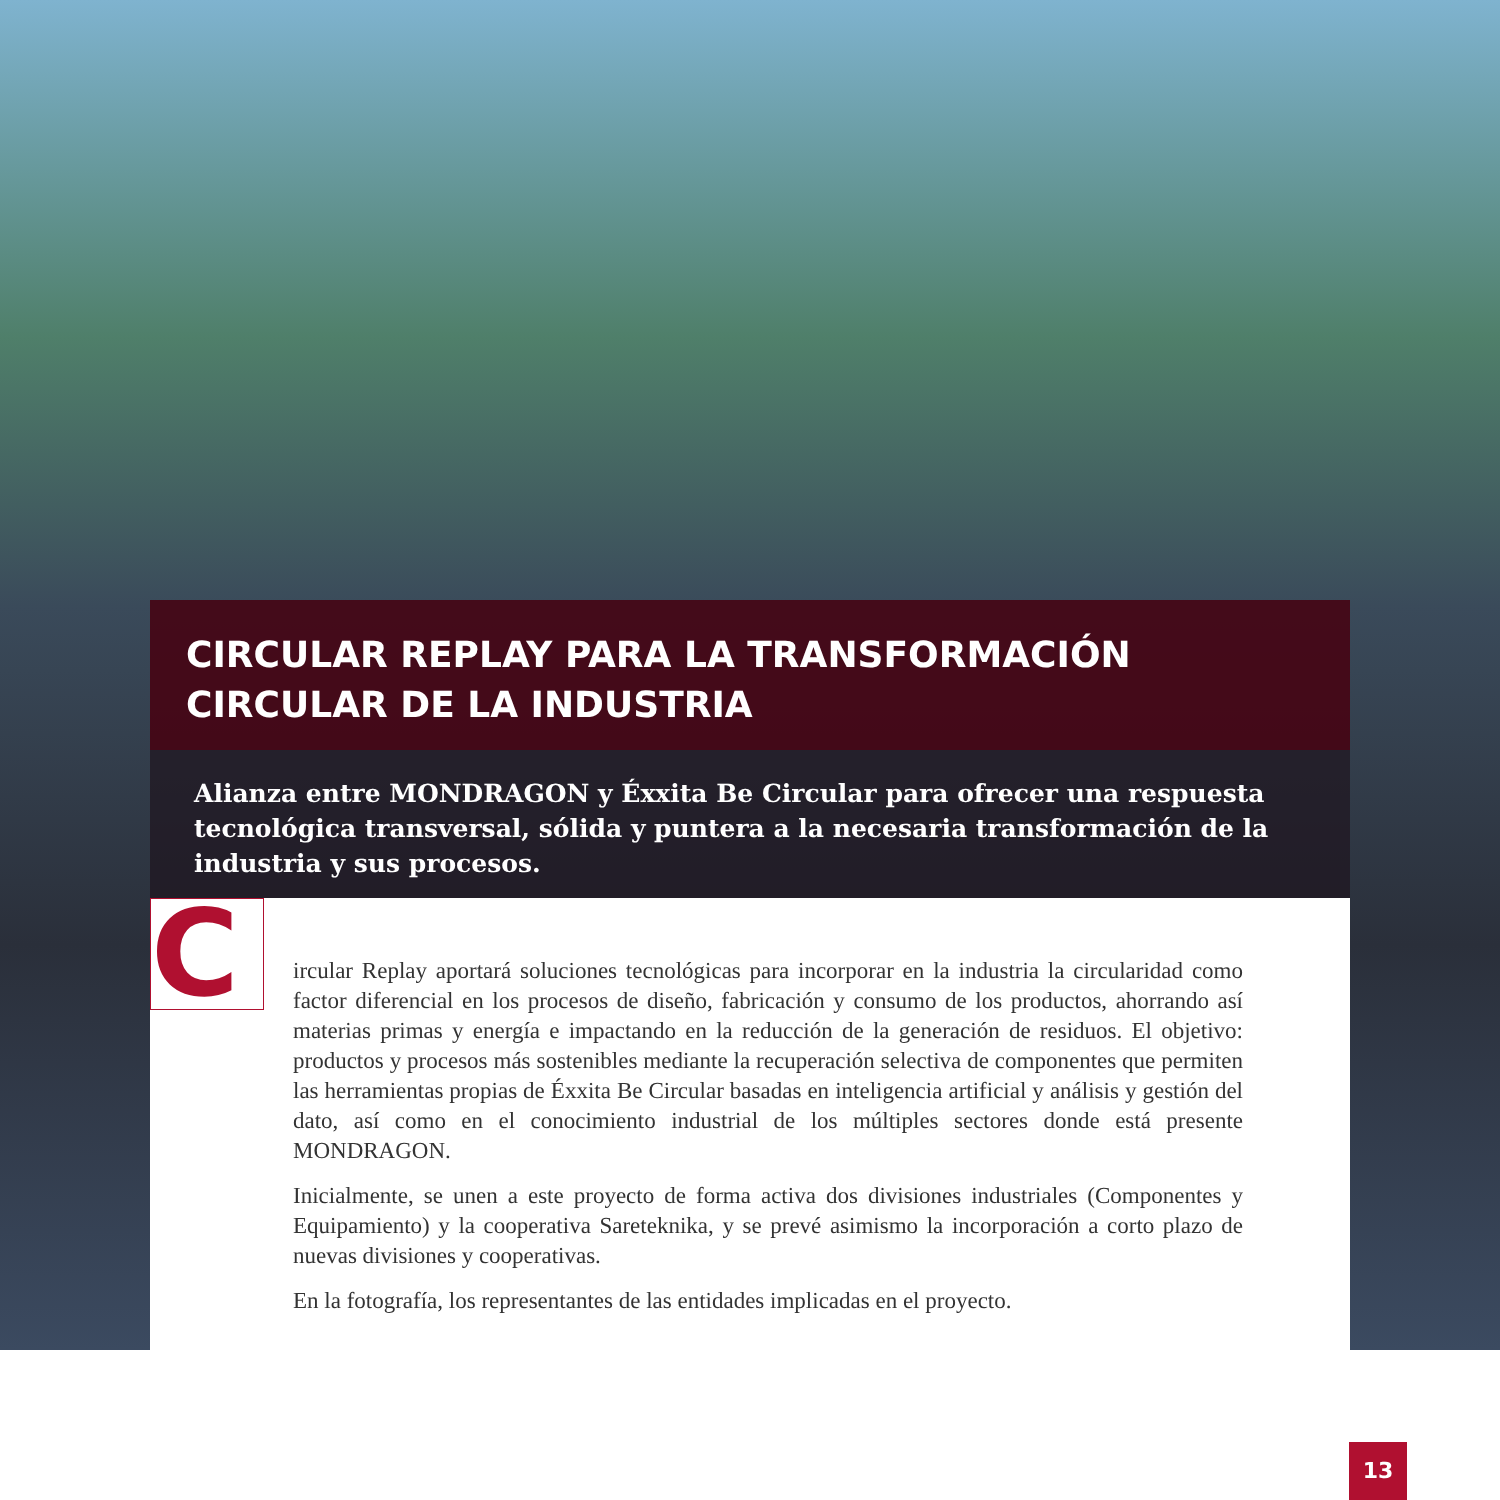CIRCULAR REPLAY PARA LA TRANSFORMACIÓN
CIRCULAR DE LA INDUSTRIA
Alianza entre MONDRAGON y Éxxita Be Circular para ofrecer una respuesta tecnológica transversal, sólida y puntera a la necesaria transformación de la industria y sus procesos.
C
ircular Replay aportará soluciones tecnológicas para incorporar en la industria la circularidad como factor diferencial en los procesos de diseño, fabricación y consumo de los productos, ahorrando así materias primas y energía e impactando en la reducción de la generación de residuos. El objetivo: productos y procesos más sostenibles mediante la recuperación selectiva de componentes que permiten las herramientas propias de Éxxita Be Circular basadas en inteligencia artificial y análisis y gestión del dato, así como en el conocimiento industrial de los múltiples sectores donde está presente MONDRAGON.
Inicialmente, se unen a este proyecto de forma activa dos divisiones industriales (Componentes y Equipamiento) y la cooperativa Sareteknika, y se prevé asimismo la incorporación a corto plazo de nuevas divisiones y cooperativas.
En la fotografía, los representantes de las entidades implicadas en el proyecto.
13